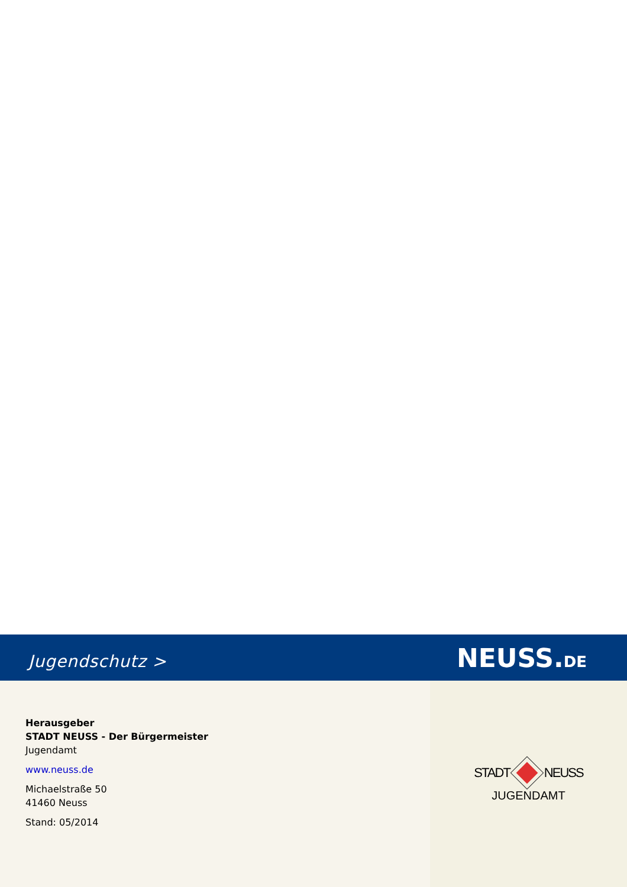Jugendschutz >
NEUSS.DE
Herausgeber
STADT NEUSS - Der Bürgermeister
Jugendamt
www.neuss.de
Michaelstraße 50
41460 Neuss
Stand: 05/2014
STADT NEUSS
JUGENDAMT